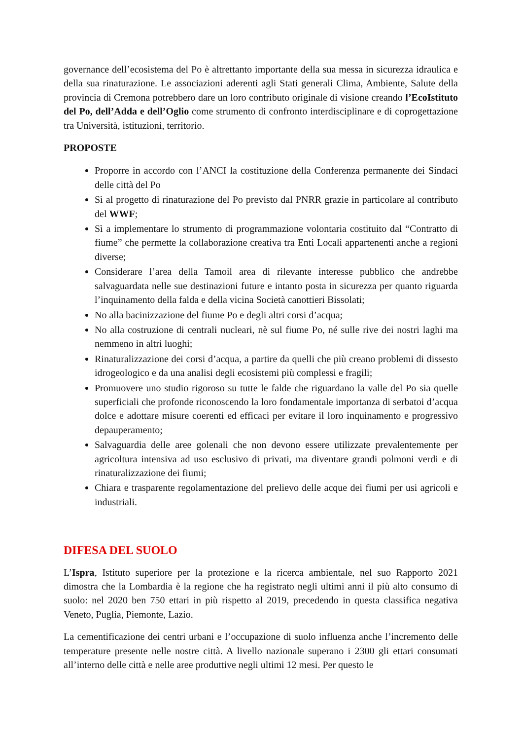governance dell’ecosistema del Po è altrettanto importante della sua messa in sicurezza idraulica e della sua rinaturazione. Le associazioni aderenti agli Stati generali Clima, Ambiente, Salute della provincia di Cremona potrebbero dare un loro contributo originale di visione creando l’EcoIstituto del Po, dell’Adda e dell’Oglio come strumento di confronto interdisciplinare e di coprogettazione tra Università, istituzioni, territorio.
PROPOSTE
Proporre in accordo con l’ANCI la costituzione della Conferenza permanente dei Sindaci delle città del Po
Sì al progetto di rinaturazione del Po previsto dal PNRR grazie in particolare al contributo del WWF;
Sì a implementare lo strumento di programmazione volontaria costituito dal “Contratto di fiume” che permette la collaborazione creativa tra Enti Locali appartenenti anche a regioni diverse;
Considerare l’area della Tamoil area di rilevante interesse pubblico che andrebbe salvaguardata nelle sue destinazioni future e intanto posta in sicurezza per quanto riguarda l’inquinamento della falda e della vicina Società canottieri Bissolati;
No alla bacinizzazione del fiume Po e degli altri corsi d’acqua;
No alla costruzione di centrali nucleari, nè sul fiume Po, né sulle rive dei nostri laghi ma nemmeno in altri luoghi;
Rinaturalizzazione dei corsi d’acqua, a partire da quelli che più creano problemi di dissesto idrogeologico e da una analisi degli ecosistemi più complessi e fragili;
Promuovere uno studio rigoroso su tutte le falde che riguardano la valle del Po sia quelle superficiali che profonde riconoscendo la loro fondamentale importanza di serbatoi d’acqua dolce e adottare misure coerenti ed efficaci per evitare il loro inquinamento e progressivo depauperamento;
Salvaguardia delle aree golenali che non devono essere utilizzate prevalentemente per agricoltura intensiva ad uso esclusivo di privati, ma diventare grandi polmoni verdi e di rinaturalizzazione dei fiumi;
Chiara e trasparente regolamentazione del prelievo delle acque dei fiumi per usi agricoli e industriali.
DIFESA DEL SUOLO
L’Ispra, Istituto superiore per la protezione e la ricerca ambientale, nel suo Rapporto 2021 dimostra che la Lombardia è la regione che ha registrato negli ultimi anni il più alto consumo di suolo: nel 2020 ben 750 ettari in più rispetto al 2019, precedendo in questa classifica negativa Veneto, Puglia, Piemonte, Lazio.
La cementificazione dei centri urbani e l’occupazione di suolo influenza anche l’incremento delle temperature presente nelle nostre città. A livello nazionale superano i 2300 gli ettari consumati all’interno delle città e nelle aree produttive negli ultimi 12 mesi. Per questo le